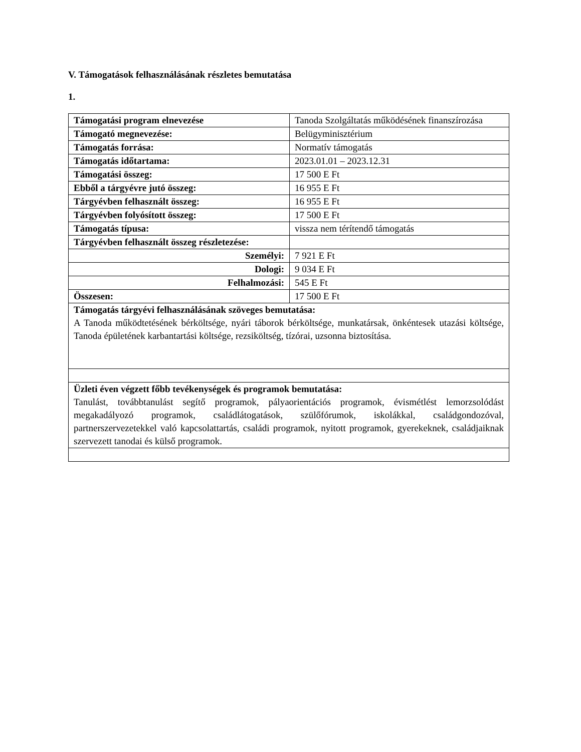V. Támogatások felhasználásának részletes bemutatása
1.
| Támogatási program elnevezése | Tanoda Szolgáltatás működésének finanszírozása |
| Támogató megnevezése: | Belügyminisztérium |
| Támogatás forrása: | Normatív támogatás |
| Támogatás időtartama: | 2023.01.01 – 2023.12.31 |
| Támogatási összeg: | 17 500 E Ft |
| Ebből a tárgyévre jutó összeg: | 16 955 E Ft |
| Tárgyévben felhasznált összeg: | 16 955 E Ft |
| Tárgyévben folyósított összeg: | 17 500 E Ft |
| Támogatás típusa: | vissza nem térítendő támogatás |
| Tárgyévben felhasznált összeg részletezése: | |
| Személyi: | 7 921 E Ft |
| Dologi: | 9 034 E Ft |
| Felhalmozási: | 545 E Ft |
| Összesen: | 17 500 E Ft |
| Támogatás tárgyévi felhasználásának szöveges bemutatása: A Tanoda működtetésének bérköltsége, nyári táborok bérköltsége, munkatársak, önkéntesek utazási költsége, Tanoda épületének karbantartási költsége, rezsiköltség, tízórai, uzsonna biztosítása. | |
| Üzleti éven végzett főbb tevékenységek és programok bemutatása: Tanulást, továbbtanulást segítő programok, pályaorientációs programok, évismétlést lemorzsolódást megakadályozó programok, családlátogatások, szülőfórumok, iskolákkal, családgondozóval, partnerszervezetekkel való kapcsolattartás, családi programok, nyitott programok, gyerekeknek, családjaiknak szervezett tanodai és külső programok. | |